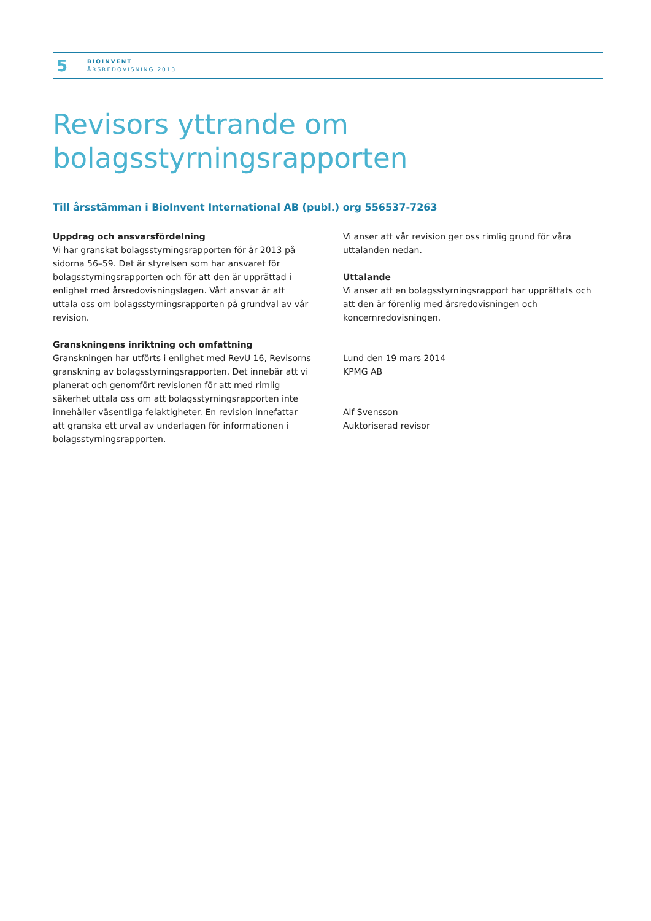5
BIOINVENT
ÅRSREDOVISNING 2013
Revisors yttrande om
bolagsstyrningsrapporten
Till årsstämman i BioInvent International AB (publ.) org 556537-7263
Uppdrag och ansvarsfördelning
Vi har granskat bolagsstyrningsrapporten för år 2013 på sidorna 56–59. Det är styrelsen som har ansvaret för bolagsstyrnings­rapporten och för att den är upprättad i enlighet med årsredo­visningslagen. Vårt ansvar är att uttala oss om bolagsstyrnings­rapporten på grundval av vår revision.
Granskningens inriktning och omfattning
Granskningen har utförts i enlighet med RevU 16, Revisorns granskning av bolagsstyrningsrapporten. Det innebär att vi planerat och genomfört revisionen för att med rimlig säkerhet uttala oss om att bolagsstyrningsrapporten inte innehåller väsentliga felaktigheter. En revision innefattar att granska ett urval av underlagen för informationen i bolagsstyrningsrapporten.
Vi anser att vår revision ger oss rimlig grund för våra uttalanden nedan.
Uttalande
Vi anser att en bolagsstyrningsrapport har upprättats och att den är förenlig med årsredovisningen och koncernredovisningen.
Lund den 19 mars 2014
KPMG AB
Alf Svensson
Auktoriserad revisor